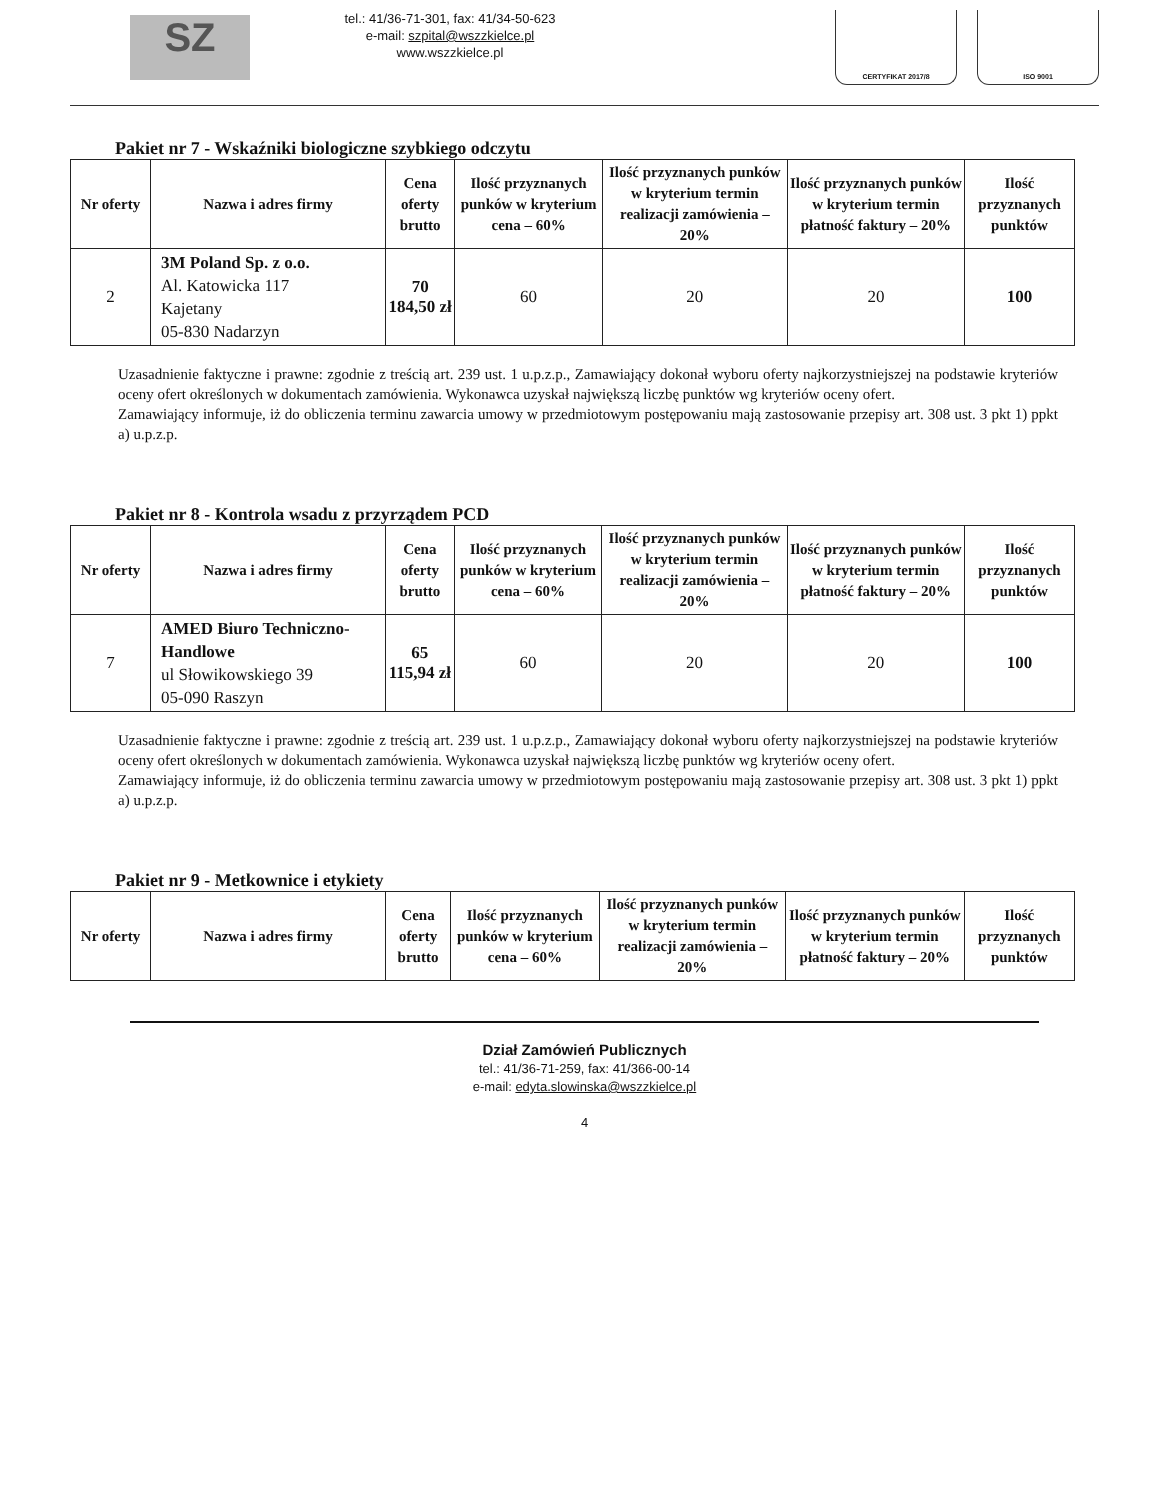SZ
tel.: 41/36-71-301, fax: 41/34-50-623
e-mail: szpital@wszzkielce.pl
www.wszzkielce.pl
CERTYFIKAT 2017/8 ISO 9001
Pakiet nr 7 - Wskaźniki biologiczne szybkiego odczytu
| Nr oferty | Nazwa i adres firmy | Cena oferty brutto | Ilość przyznanych punków w kryterium cena – 60% | Ilość przyznanych punków w kryterium termin realizacji zamówienia – 20% | Ilość przyznanych punków w kryterium termin płatność faktury – 20% | Ilość przyznanych punktów |
| --- | --- | --- | --- | --- | --- | --- |
| 2 | 3M Poland Sp. z o.o. Al. Katowicka 117 Kajetany 05-830 Nadarzyn | 70 184,50 zł | 60 | 20 | 20 | 100 |
Uzasadnienie faktyczne i prawne: zgodnie z treścią art. 239 ust. 1 u.p.z.p., Zamawiający dokonał wyboru oferty najkorzystniejszej na podstawie kryteriów oceny ofert określonych w dokumentach zamówienia. Wykonawca uzyskał największą liczbę punktów wg kryteriów oceny ofert.
Zamawiający informuje, iż do obliczenia terminu zawarcia umowy w przedmiotowym postępowaniu mają zastosowanie przepisy art. 308 ust. 3 pkt 1) ppkt a) u.p.z.p.
Pakiet nr 8 - Kontrola wsadu z przyrządem PCD
| Nr oferty | Nazwa i adres firmy | Cena oferty brutto | Ilość przyznanych punków w kryterium cena – 60% | Ilość przyznanych punków w kryterium termin realizacji zamówienia – 20% | Ilość przyznanych punków w kryterium termin płatność faktury – 20% | Ilość przyznanych punktów |
| --- | --- | --- | --- | --- | --- | --- |
| 7 | AMED Biuro Techniczno-Handlowe ul Słowikowskiego 39 05-090 Raszyn | 65 115,94 zł | 60 | 20 | 20 | 100 |
Uzasadnienie faktyczne i prawne: zgodnie z treścią art. 239 ust. 1 u.p.z.p., Zamawiający dokonał wyboru oferty najkorzystniejszej na podstawie kryteriów oceny ofert określonych w dokumentach zamówienia. Wykonawca uzyskał największą liczbę punktów wg kryteriów oceny ofert.
Zamawiający informuje, iż do obliczenia terminu zawarcia umowy w przedmiotowym postępowaniu mają zastosowanie przepisy art. 308 ust. 3 pkt 1) ppkt a) u.p.z.p.
Pakiet nr 9 - Metkownice i etykiety
| Nr oferty | Nazwa i adres firmy | Cena oferty brutto | Ilość przyznanych punków w kryterium cena – 60% | Ilość przyznanych punków w kryterium termin realizacji zamówienia – 20% | Ilość przyznanych punków w kryterium termin płatność faktury – 20% | Ilość przyznanych punktów |
| --- | --- | --- | --- | --- | --- | --- |
Dział Zamówień Publicznych
tel.: 41/36-71-259, fax: 41/366-00-14
e-mail: edyta.slowinska@wszzkielce.pl
4